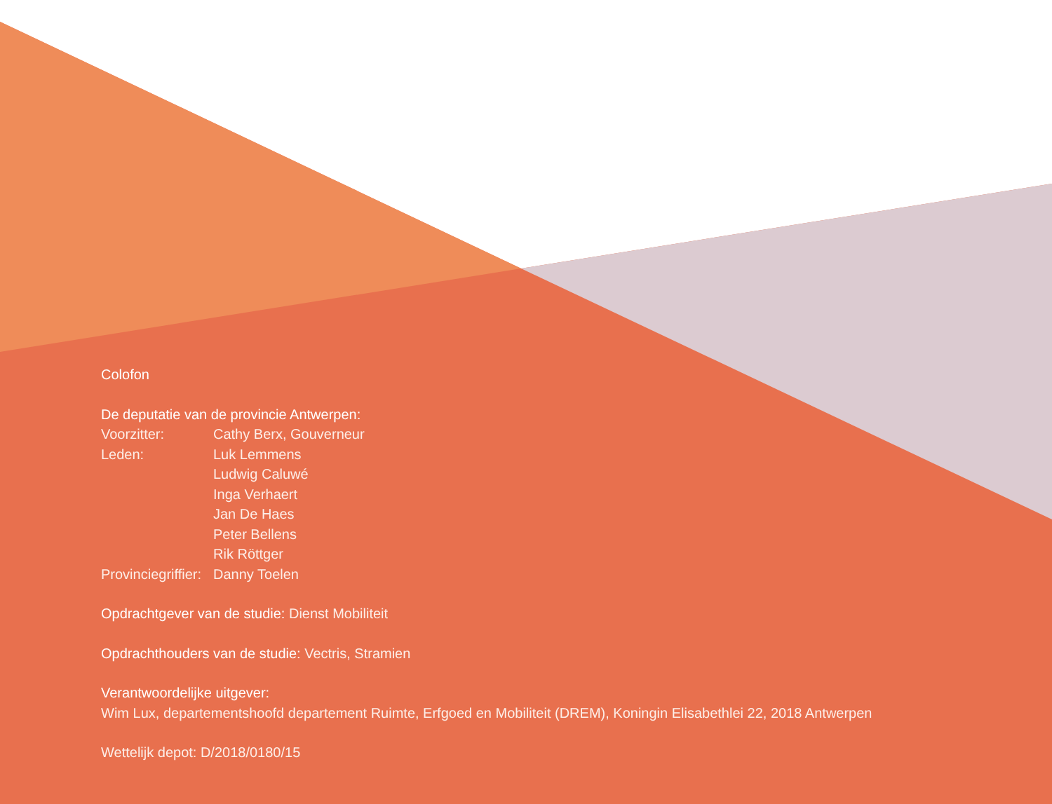Colofon
De deputatie van de provincie Antwerpen:
| Voorzitter: | Cathy Berx, Gouverneur |
| Leden: | Luk Lemmens |
| | Ludwig Caluwé |
| | Inga Verhaert |
| | Jan De Haes |
| | Peter Bellens |
| | Rik Röttger |
| Provinciegriffier: | Danny Toelen |
Opdrachtgever van de studie: Dienst Mobiliteit
Opdrachthouders van de studie: Vectris, Stramien
Verantwoordelijke uitgever:
Wim Lux, departementshoofd departement Ruimte, Erfgoed en Mobiliteit (DREM), Koningin Elisabethlei 22, 2018 Antwerpen
Wettelijk depot: D/2018/0180/15